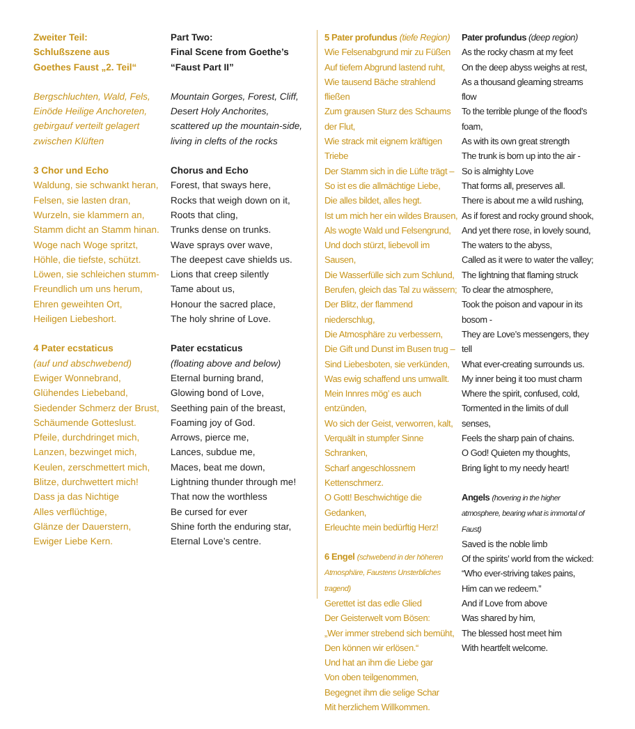Zweiter Teil:
Schlußszene aus
Goethes Faust „2. Teil“
Bergschluchten, Wald, Fels,
Einöde Heilige Anchoreten,
gebirgauf verteilt gelagert
zwischen Klüften
3 Chor und Echo
Waldung, sie schwankt heran,
Felsen, sie lasten dran,
Wurzeln, sie klammern an,
Stamm dicht an Stamm hinan.
Woge nach Woge spritzt,
Höhle, die tiefste, schützt.
Löwen, sie schleichen stumm-
Freundlich um uns herum,
Ehren geweihten Ort,
Heiligen Liebeshort.
4 Pater ecstaticus
(auf und abschwebend)
Ewiger Wonnebrand,
Glühendes Liebeband,
Siedender Schmerz der Brust,
Schäumende Gotteslust.
Pfeile, durchdringet mich,
Lanzen, bezwinget mich,
Keulen, zerschmettert mich,
Blitze, durchwettert mich!
Dass ja das Nichtige
Alles verflüchtige,
Glänze der Dauerstern,
Ewiger Liebe Kern.
Part Two:
Final Scene from Goethe’s
“Faust Part II”
Mountain Gorges, Forest, Cliff,
Desert Holy Anchorites,
scattered up the mountain-side,
living in clefts of the rocks
Chorus and Echo
Forest, that sways here,
Rocks that weigh down on it,
Roots that cling,
Trunks dense on trunks.
Wave sprays over wave,
The deepest cave shields us.
Lions that creep silently
Tame about us,
Honour the sacred place,
The holy shrine of Love.
Pater ecstaticus
(floating above and below)
Eternal burning brand,
Glowing bond of Love,
Seething pain of the breast,
Foaming joy of God.
Arrows, pierce me,
Lances, subdue me,
Maces, beat me down,
Lightning thunder through me!
That now the worthless
Be cursed for ever
Shine forth the enduring star,
Eternal Love’s centre.
5 Pater profundus (tiefe Region)
Wie Felsenabgrund mir zu Füßen
Auf tiefem Abgrund lastend ruht,
Wie tausend Bäche strahlend fließen
Zum grausen Sturz des Schaums der Flut,
Wie strack mit eignem kräftigen Triebe
Der Stamm sich in die Lüfte trägt –
So ist es die allmächtige Liebe,
Die alles bildet, alles hegt.
Ist um mich her ein wildes Brausen,
Als wogte Wald und Felsengrund,
Und doch stürzt, liebevoll im Sausen,
Die Wasserfülle sich zum Schlund,
Berufen, gleich das Tal zu wässern;
Der Blitz, der flammend niederschlug,
Die Atmosphäre zu verbessern,
Die Gift und Dunst im Busen trug –
Sind Liebesboten, sie verkünden,
Was ewig schaffend uns umwallt.
Mein Innres mög’ es auch entzünden,
Wo sich der Geist, verworren, kalt,
Verquält in stumpfer Sinne Schranken,
Scharf angeschlossnem Kettenschmerz.
O Gott! Beschwichtige die Gedanken,
Erleuchte mein bedürftig Herz!
6 Engel (schwebend in der höheren
Atmosphäre, Faustens Unsterbliches tragend)
Gerettet ist das edle Glied
Der Geisterwelt vom Bösen:
„Wer immer strebend sich bemüht,
Den können wir erlösen.“
Und hat an ihm die Liebe gar
Von oben teilgenommen,
Begegnet ihm die selige Schar
Mit herzlichem Willkommen.
Pater profundus (deep region)
As the rocky chasm at my feet
On the deep abyss weighs at rest,
As a thousand gleaming streams flow
To the terrible plunge of the flood’s foam,
As with its own great strength
The trunk is born up into the air -
So is almighty Love
That forms all, preserves all.
There is about me a wild rushing,
As if forest and rocky ground shook,
And yet there rose, in lovely sound,
The waters to the abyss,
Called as it were to water the valley;
The lightning that flaming struck
To clear the atmosphere,
Took the poison and vapour in its bosom -
They are Love’s messengers, they tell
What ever-creating surrounds us.
My inner being it too must charm
Where the spirit, confused, cold,
Tormented in the limits of dull senses,
Feels the sharp pain of chains.
O God! Quieten my thoughts,
Bring light to my needy heart!
Angels (hovering in the higher
atmosphere, bearing what is immortal of Faust)
Saved is the noble limb
Of the spirits’ world from the wicked:
“Who ever-striving takes pains,
Him can we redeem.”
And if Love from above
Was shared by him,
The blessed host meet him
With heartfelt welcome.